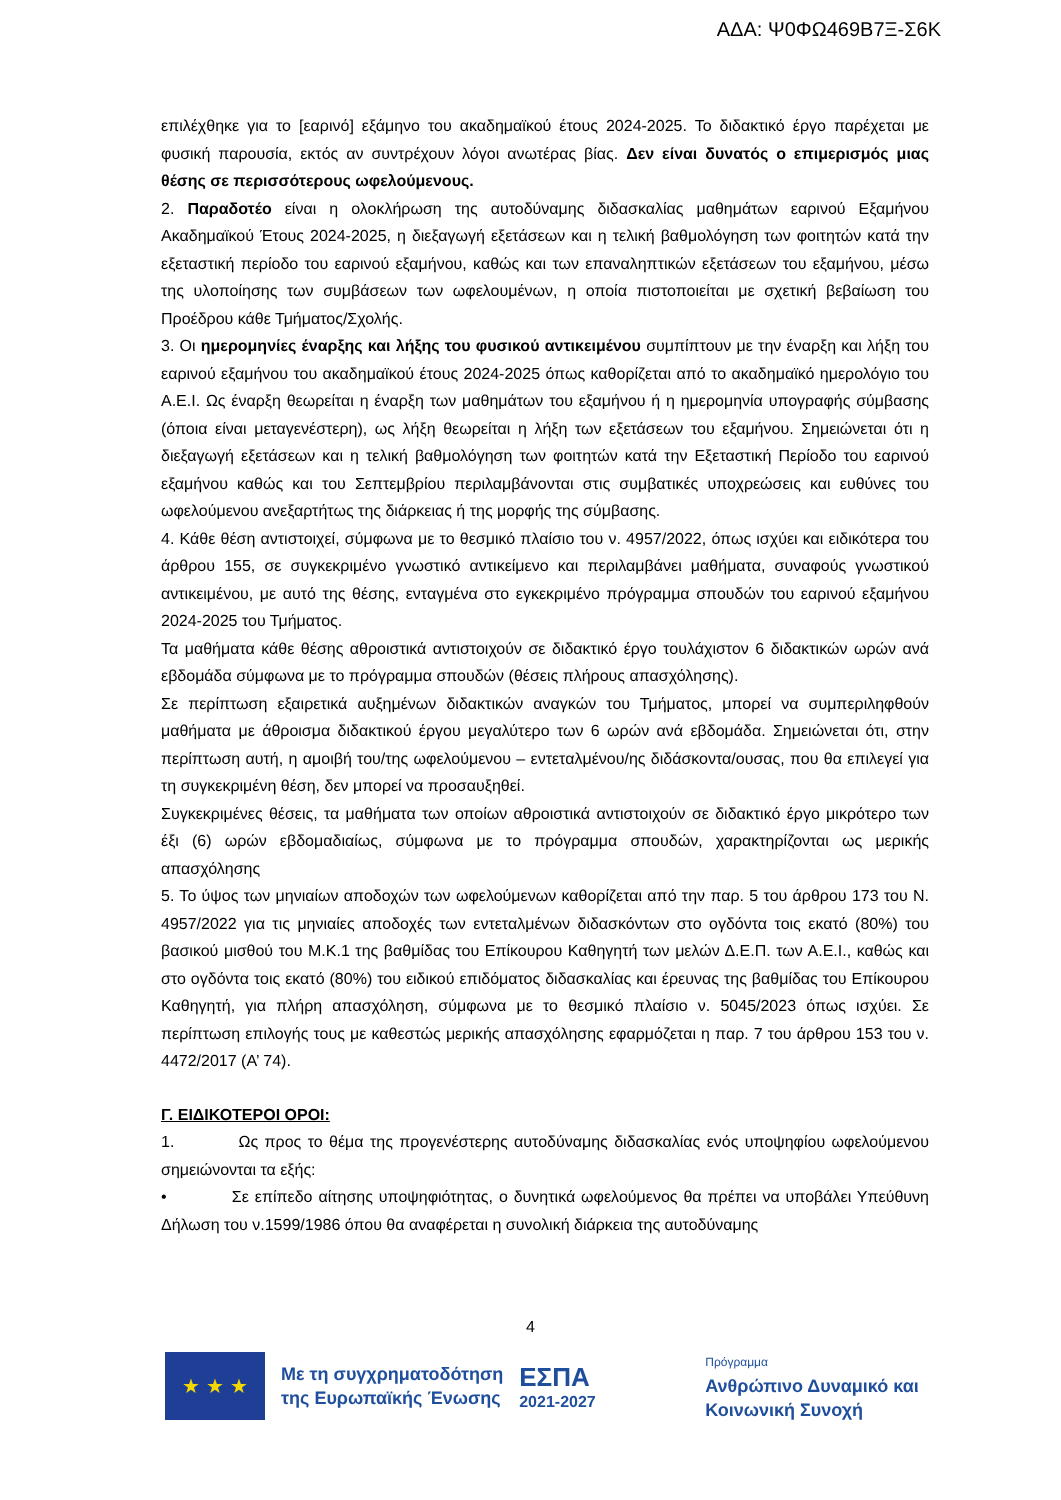ΑΔΑ: Ψ0ΦΩ469Β7Ξ-Σ6Κ
επιλέχθηκε για το [εαρινό] εξάμηνο του ακαδημαϊκού έτους 2024-2025. Το διδακτικό έργο παρέχεται με φυσική παρουσία, εκτός αν συντρέχουν λόγοι ανωτέρας βίας. Δεν είναι δυνατός ο επιμερισμός μιας θέσης σε περισσότερους ωφελούμενους.
2. Παραδοτέο είναι η ολοκλήρωση της αυτοδύναμης διδασκαλίας μαθημάτων εαρινού Εξαμήνου Ακαδημαϊκού Έτους 2024-2025, η διεξαγωγή εξετάσεων και η τελική βαθμολόγηση των φοιτητών κατά την εξεταστική περίοδο του εαρινού εξαμήνου, καθώς και των επαναληπτικών εξετάσεων του εξαμήνου, μέσω της υλοποίησης των συμβάσεων των ωφελουμένων, η οποία πιστοποιείται με σχετική βεβαίωση του Προέδρου κάθε Τμήματος/Σχολής.
3. Οι ημερομηνίες έναρξης και λήξης του φυσικού αντικειμένου συμπίπτουν με την έναρξη και λήξη του εαρινού εξαμήνου του ακαδημαϊκού έτους 2024-2025 όπως καθορίζεται από το ακαδημαϊκό ημερολόγιο του Α.Ε.Ι. Ως έναρξη θεωρείται η έναρξη των μαθημάτων του εξαμήνου ή η ημερομηνία υπογραφής σύμβασης (όποια είναι μεταγενέστερη), ως λήξη θεωρείται η λήξη των εξετάσεων του εξαμήνου. Σημειώνεται ότι η διεξαγωγή εξετάσεων και η τελική βαθμολόγηση των φοιτητών κατά την Εξεταστική Περίοδο του εαρινού εξαμήνου καθώς και του Σεπτεμβρίου περιλαμβάνονται στις συμβατικές υποχρεώσεις και ευθύνες του ωφελούμενου ανεξαρτήτως της διάρκειας ή της μορφής της σύμβασης.
4. Κάθε θέση αντιστοιχεί, σύμφωνα με το θεσμικό πλαίσιο του ν. 4957/2022, όπως ισχύει και ειδικότερα του άρθρου 155, σε συγκεκριμένο γνωστικό αντικείμενο και περιλαμβάνει μαθήματα, συναφούς γνωστικού αντικειμένου, με αυτό της θέσης, ενταγμένα στο εγκεκριμένο πρόγραμμα σπουδών του εαρινού εξαμήνου 2024-2025 του Τμήματος.
Τα μαθήματα κάθε θέσης αθροιστικά αντιστοιχούν σε διδακτικό έργο τουλάχιστον 6 διδακτικών ωρών ανά εβδομάδα σύμφωνα με το πρόγραμμα σπουδών (θέσεις πλήρους απασχόλησης).
Σε περίπτωση εξαιρετικά αυξημένων διδακτικών αναγκών του Τμήματος, μπορεί να συμπεριληφθούν μαθήματα με άθροισμα διδακτικού έργου μεγαλύτερο των 6 ωρών ανά εβδομάδα. Σημειώνεται ότι, στην περίπτωση αυτή, η αμοιβή του/της ωφελούμενου – εντεταλμένου/ης διδάσκοντα/ουσας, που θα επιλεγεί για τη συγκεκριμένη θέση, δεν μπορεί να προσαυξηθεί.
Συγκεκριμένες θέσεις, τα μαθήματα των οποίων αθροιστικά αντιστοιχούν σε διδακτικό έργο μικρότερο των έξι (6) ωρών εβδομαδιαίως, σύμφωνα με το πρόγραμμα σπουδών, χαρακτηρίζονται ως μερικής απασχόλησης
5. Το ύψος των μηνιαίων αποδοχών των ωφελούμενων καθορίζεται από την παρ. 5 του άρθρου 173 του Ν. 4957/2022 για τις μηνιαίες αποδοχές των εντεταλμένων διδασκόντων στο ογδόντα τοις εκατό (80%) του βασικού μισθού του Μ.Κ.1 της βαθμίδας του Επίκουρου Καθηγητή των μελών Δ.Ε.Π. των Α.Ε.Ι., καθώς και στο ογδόντα τοις εκατό (80%) του ειδικού επιδόματος διδασκαλίας και έρευνας της βαθμίδας του Επίκουρου Καθηγητή, για πλήρη απασχόληση, σύμφωνα με το θεσμικό πλαίσιο ν. 5045/2023 όπως ισχύει. Σε περίπτωση επιλογής τους με καθεστώς μερικής απασχόλησης εφαρμόζεται η παρ. 7 του άρθρου 153 του ν. 4472/2017 (Α’ 74).
Γ. ΕΙΔΙΚΟΤΕΡΟΙ ΟΡΟΙ:
1. Ως προς το θέμα της προγενέστερης αυτοδύναμης διδασκαλίας ενός υποψηφίου ωφελούμενου σημειώνονται τα εξής:
• Σε επίπεδο αίτησης υποψηφιότητας, ο δυνητικά ωφελούμενος θα πρέπει να υποβάλει Υπεύθυνη Δήλωση του ν.1599/1986 όπου θα αναφέρεται η συνολική διάρκεια της αυτοδύναμης
4
★ ★ ★
Με τη συγχρηματοδότηση
της Ευρωπαϊκής Ένωσης
ΕΣΠΑ
2021-2027
Πρόγραμμα
Ανθρώπινο Δυναμικό και
Κοινωνική Συνοχή